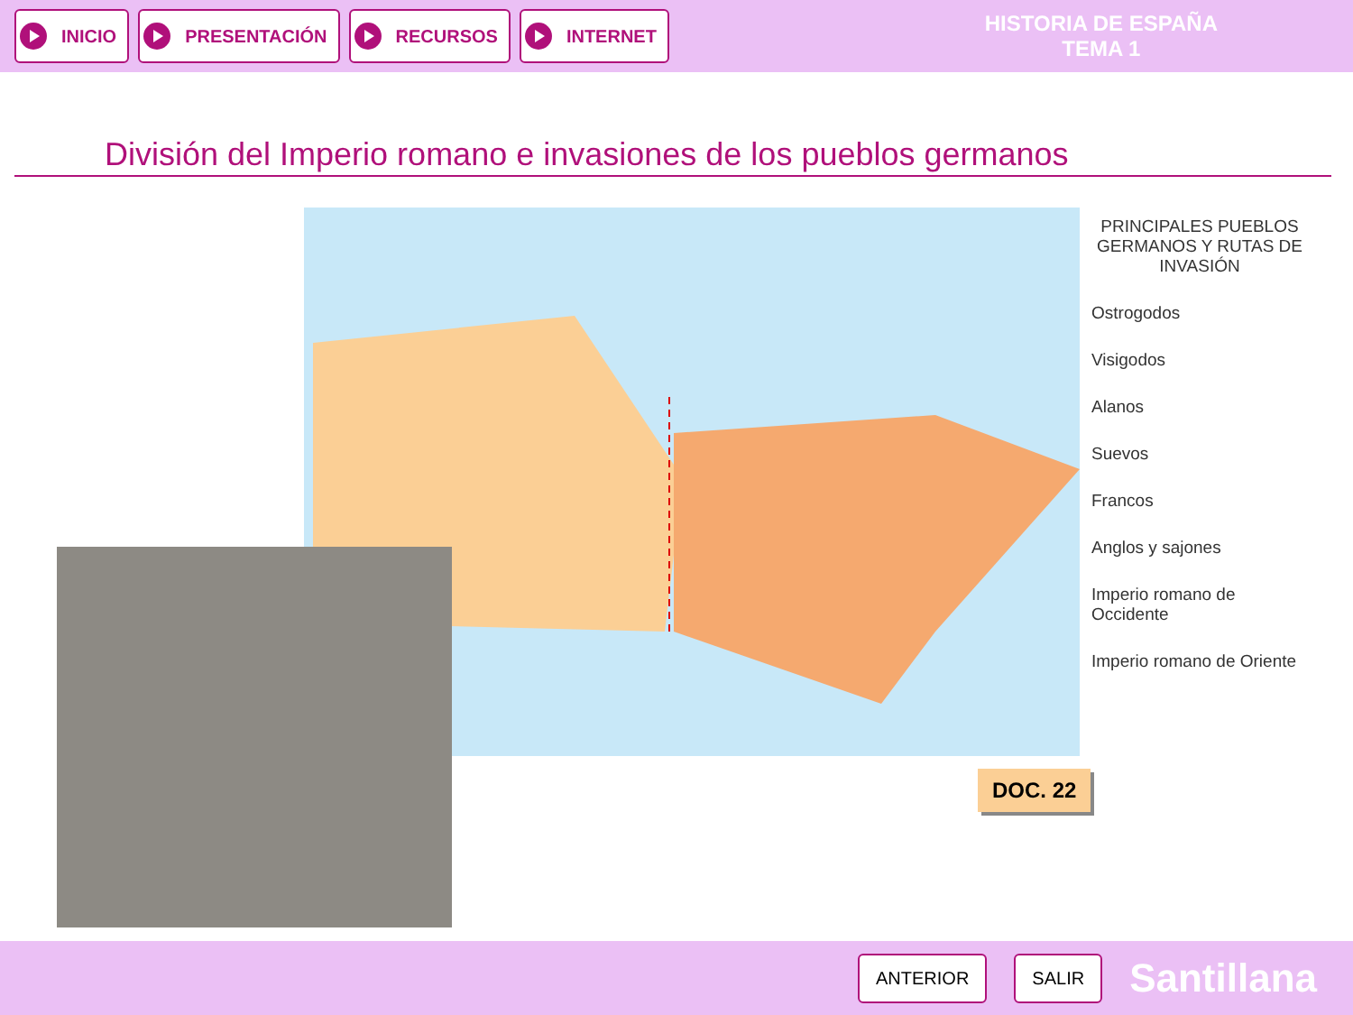INICIO PRESENTACIÓN RECURSOS INTERNET
HISTORIA DE ESPAÑA
TEMA 1
División del Imperio romano e invasiones de los pueblos germanos
PRINCIPALES PUEBLOS GERMANOS Y RUTAS DE INVASIÓN
Ostrogodos
Visigodos
Alanos
Suevos
Francos
Anglos y sajones
Imperio romano de Occidente
Imperio romano de Oriente
DOC. 22
ANTERIOR SALIR Santillana